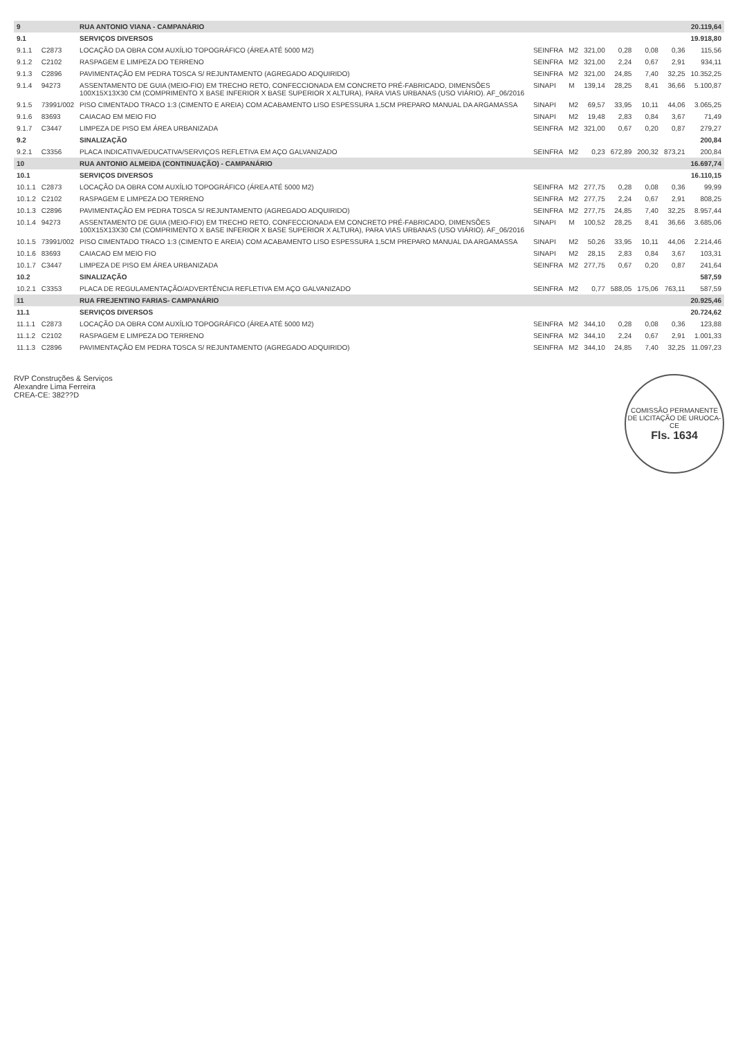| 9 | | RUA ANTONIO VIANA - CAMPANÁRIO | | | | | | | 20.119,64 |
| 9.1 | | SERVIÇOS DIVERSOS | | | | | | | 19.918,80 |
| 9.1.1 | C2873 | LOCAÇÃO DA OBRA COM AUXÍLIO TOPOGRÁFICO (ÁREA ATÉ 5000 M2) | SEINFRA | M2 | 321,00 | 0,28 | 0,08 | 0,36 | 115,56 |
| 9.1.2 | C2102 | RASPAGEM E LIMPEZA DO TERRENO | SEINFRA | M2 | 321,00 | 2,24 | 0,67 | 2,91 | 934,11 |
| 9.1.3 | C2896 | PAVIMENTAÇÃO EM PEDRA TOSCA S/ REJUNTAMENTO (AGREGADO ADQUIRIDO) | SEINFRA | M2 | 321,00 | 24,85 | 7,40 | 32,25 | 10.352,25 |
| 9.1.4 | 94273 | ASSENTAMENTO DE GUIA (MEIO-FIO) EM TRECHO RETO, CONFECCIONADA EM CONCRETO PRÉ-FABRICADO, DIMENSÕES 100X15X13X30 CM (COMPRIMENTO X BASE INFERIOR X BASE SUPERIOR X ALTURA), PARA VIAS URBANAS (USO VIÁRIO). AF_06/2016 | SINAPI | M | 139,14 | 28,25 | 8,41 | 36,66 | 5.100,87 |
| 9.1.5 | 73991/002 | PISO CIMENTADO TRACO 1:3 (CIMENTO E AREIA) COM ACABAMENTO LISO ESPESSURA 1,5CM PREPARO MANUAL DA ARGAMASSA | SINAPI | M2 | 69,57 | 33,95 | 10,11 | 44,06 | 3.065,25 |
| 9.1.6 | 83693 | CAIACAO EM MEIO FIO | SINAPI | M2 | 19,48 | 2,83 | 0,84 | 3,67 | 71,49 |
| 9.1.7 | C3447 | LIMPEZA DE PISO EM ÁREA URBANIZADA | SEINFRA | M2 | 321,00 | 0,67 | 0,20 | 0,87 | 279,27 |
| 9.2 | | SINALIZAÇÃO | | | | | | | 200,84 |
| 9.2.1 | C3356 | PLACA INDICATIVA/EDUCATIVA/SERVIÇOS REFLETIVA EM AÇO GALVANIZADO | SEINFRA | M2 | 0,23 | 672,89 | 200,32 | 873,21 | 200,84 |
| 10 | | RUA ANTONIO ALMEIDA (CONTINUAÇÃO) - CAMPANÁRIO | | | | | | | 16.697,74 |
| 10.1 | | SERVIÇOS DIVERSOS | | | | | | | 16.110,15 |
| 10.1.1 | C2873 | LOCAÇÃO DA OBRA COM AUXÍLIO TOPOGRÁFICO (ÁREA ATÉ 5000 M2) | SEINFRA | M2 | 277,75 | 0,28 | 0,08 | 0,36 | 99,99 |
| 10.1.2 | C2102 | RASPAGEM E LIMPEZA DO TERRENO | SEINFRA | M2 | 277,75 | 2,24 | 0,67 | 2,91 | 808,25 |
| 10.1.3 | C2896 | PAVIMENTAÇÃO EM PEDRA TOSCA S/ REJUNTAMENTO (AGREGADO ADQUIRIDO) | SEINFRA | M2 | 277,75 | 24,85 | 7,40 | 32,25 | 8.957,44 |
| 10.1.4 | 94273 | ASSENTAMENTO DE GUIA (MEIO-FIO) EM TRECHO RETO, CONFECCIONADA EM CONCRETO PRÉ-FABRICADO, DIMENSÕES 100X15X13X30 CM (COMPRIMENTO X BASE INFERIOR X BASE SUPERIOR X ALTURA), PARA VIAS URBANAS (USO VIÁRIO). AF_06/2016 | SINAPI | M | 100,52 | 28,25 | 8,41 | 36,66 | 3.685,06 |
| 10.1.5 | 73991/002 | PISO CIMENTADO TRACO 1:3 (CIMENTO E AREIA) COM ACABAMENTO LISO ESPESSURA 1,5CM PREPARO MANUAL DA ARGAMASSA | SINAPI | M2 | 50,26 | 33,95 | 10,11 | 44,06 | 2.214,46 |
| 10.1.6 | 83693 | CAIACAO EM MEIO FIO | SINAPI | M2 | 28,15 | 2,83 | 0,84 | 3,67 | 103,31 |
| 10.1.7 | C3447 | LIMPEZA DE PISO EM ÁREA URBANIZADA | SEINFRA | M2 | 277,75 | 0,67 | 0,20 | 0,87 | 241,64 |
| 10.2 | | SINALIZAÇÃO | | | | | | | 587,59 |
| 10.2.1 | C3353 | PLACA DE REGULAMENTAÇÃO/ADVERTÊNCIA REFLETIVA EM AÇO GALVANIZADO | SEINFRA | M2 | 0,77 | 588,05 | 175,06 | 763,11 | 587,59 |
| 11 | | RUA FREJENTINO FARIAS- CAMPANÁRIO | | | | | | | 20.925,46 |
| 11.1 | | SERVIÇOS DIVERSOS | | | | | | | 20.724,62 |
| 11.1.1 | C2873 | LOCAÇÃO DA OBRA COM AUXÍLIO TOPOGRÁFICO (ÁREA ATÉ 5000 M2) | SEINFRA | M2 | 344,10 | 0,28 | 0,08 | 0,36 | 123,88 |
| 11.1.2 | C2102 | RASPAGEM E LIMPEZA DO TERRENO | SEINFRA | M2 | 344,10 | 2,24 | 0,67 | 2,91 | 1.001,33 |
| 11.1.3 | C2896 | PAVIMENTAÇÃO EM PEDRA TOSCA S/ REJUNTAMENTO (AGREGADO ADQUIRIDO) | SEINFRA | M2 | 344,10 | 24,85 | 7,40 | 32,25 | 11.097,23 |
RVP Construções & Serviços
Alexandre Lima Ferreira
CREA-CE: 382??D
COMISSÃO PERMANENTE DE LICITAÇÃO DE URUOCA-CE
Fls. 1634